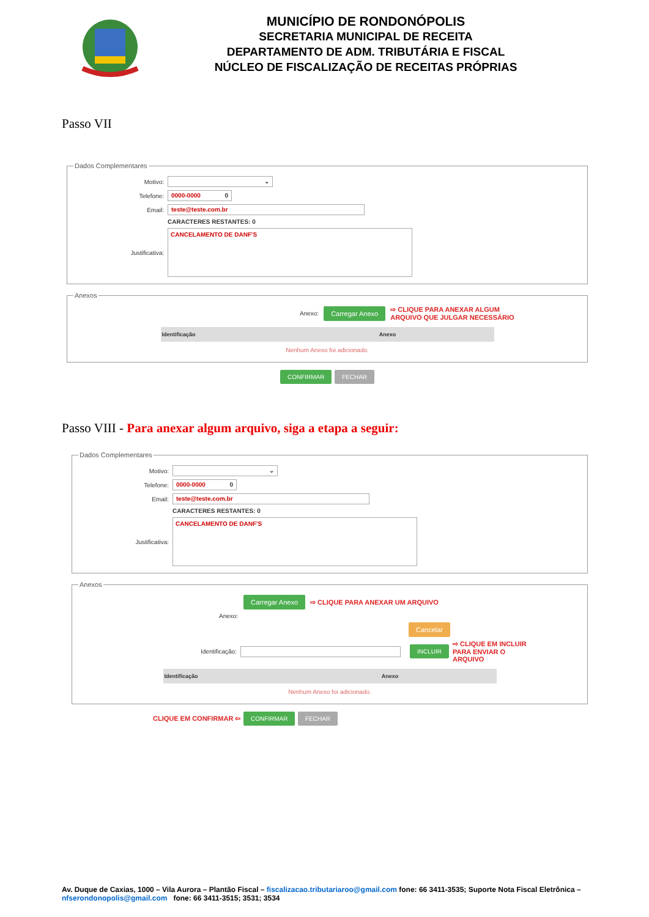MUNICÍPIO DE RONDONÓPOLIS
SECRETARIA MUNICIPAL DE RECEITA
DEPARTAMENTO DE ADM. TRIBUTÁRIA E FISCAL
NÚCLEO DE FISCALIZAÇÃO DE RECEITAS PRÓPRIAS
Passo VII
Dados Complementares
Motivo: ⌄
Telefone: 0000-0000 0
Email: teste@teste.com.br
CARACTERES RESTANTES: 0
Justificativa:
CANCELAMENTO DE DANF'S
Anexos
Anexo: Carregar Anexo ⇨ CLIQUE PARA ANEXAR ALGUM
ARQUIVO QUE JULGAR NECESSÁRIO
| Identificação | Anexo |
| --- | --- |
Nenhum Anexo foi adicionado.
CONFIRMAR FECHAR
Passo VIII - Para anexar algum arquivo, siga a etapa a seguir:
Dados Complementares
Motivo: ⌄
Telefone: 0000-0000 0
Email: teste@teste.com.br
CARACTERES RESTANTES: 0
Justificativa:
CANCELAMENTO DE DANF'S
Anexos
Carregar Anexo ⇨ CLIQUE PARA ANEXAR UM ARQUIVO
Anexo:
Cancelar
Identificação: INCLUIR ⇨ CLIQUE EM INCLUIR
PARA ENVIAR O
ARQUIVO
| Identificação | Anexo |
| --- | --- |
Nenhum Anexo foi adicionado.
CLIQUE EM CONFIRMAR ⇦ CONFIRMAR FECHAR
Av. Duque de Caxias, 1000 – Vila Aurora – Plantão Fiscal – fiscalizacao.tributariaroo@gmail.com fone: 66 3411-3535; Suporte Nota Fiscal Eletrônica – nfserondonopolis@gmail.com fone: 66 3411-3515; 3531; 3534